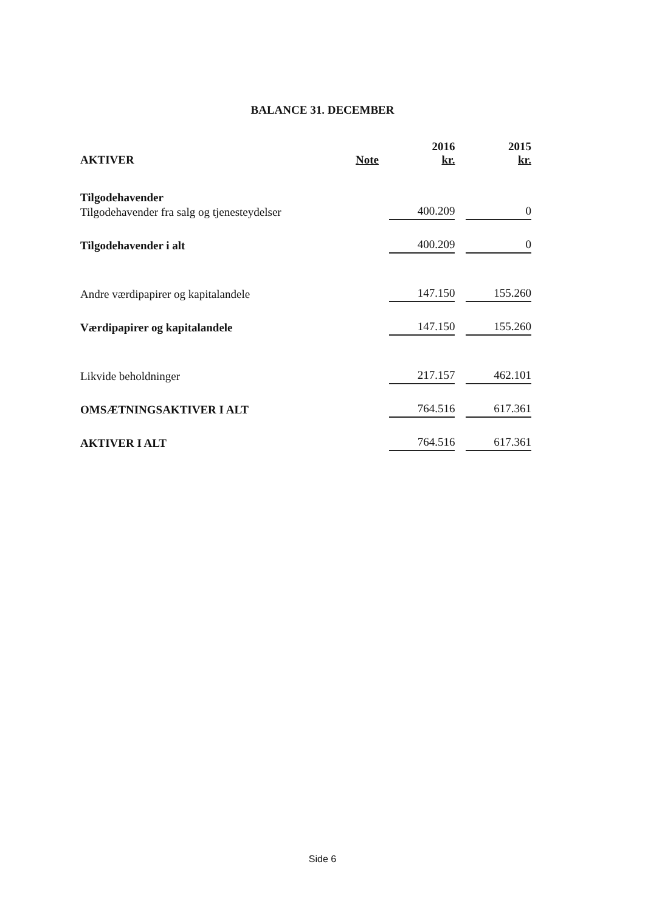BALANCE 31. DECEMBER
| | | | 2016 | | 2015 |
| --- | --- | --- | --- | --- | --- |
| AKTIVER | Note | | kr. | | kr. |
| Tilgodehavender | | | | | |
| Tilgodehavender fra salg og tjenesteydelser | | | 400.209 | | 0 |
| Tilgodehavender i alt | | | 400.209 | | 0 |
| Andre værdipapirer og kapitalandele | | | 147.150 | | 155.260 |
| Værdipapirer og kapitalandele | | | 147.150 | | 155.260 |
| Likvide beholdninger | | | 217.157 | | 462.101 |
| OMSÆTNINGSAKTIVER I ALT | | | 764.516 | | 617.361 |
| AKTIVER I ALT | | | 764.516 | | 617.361 |
Side 6